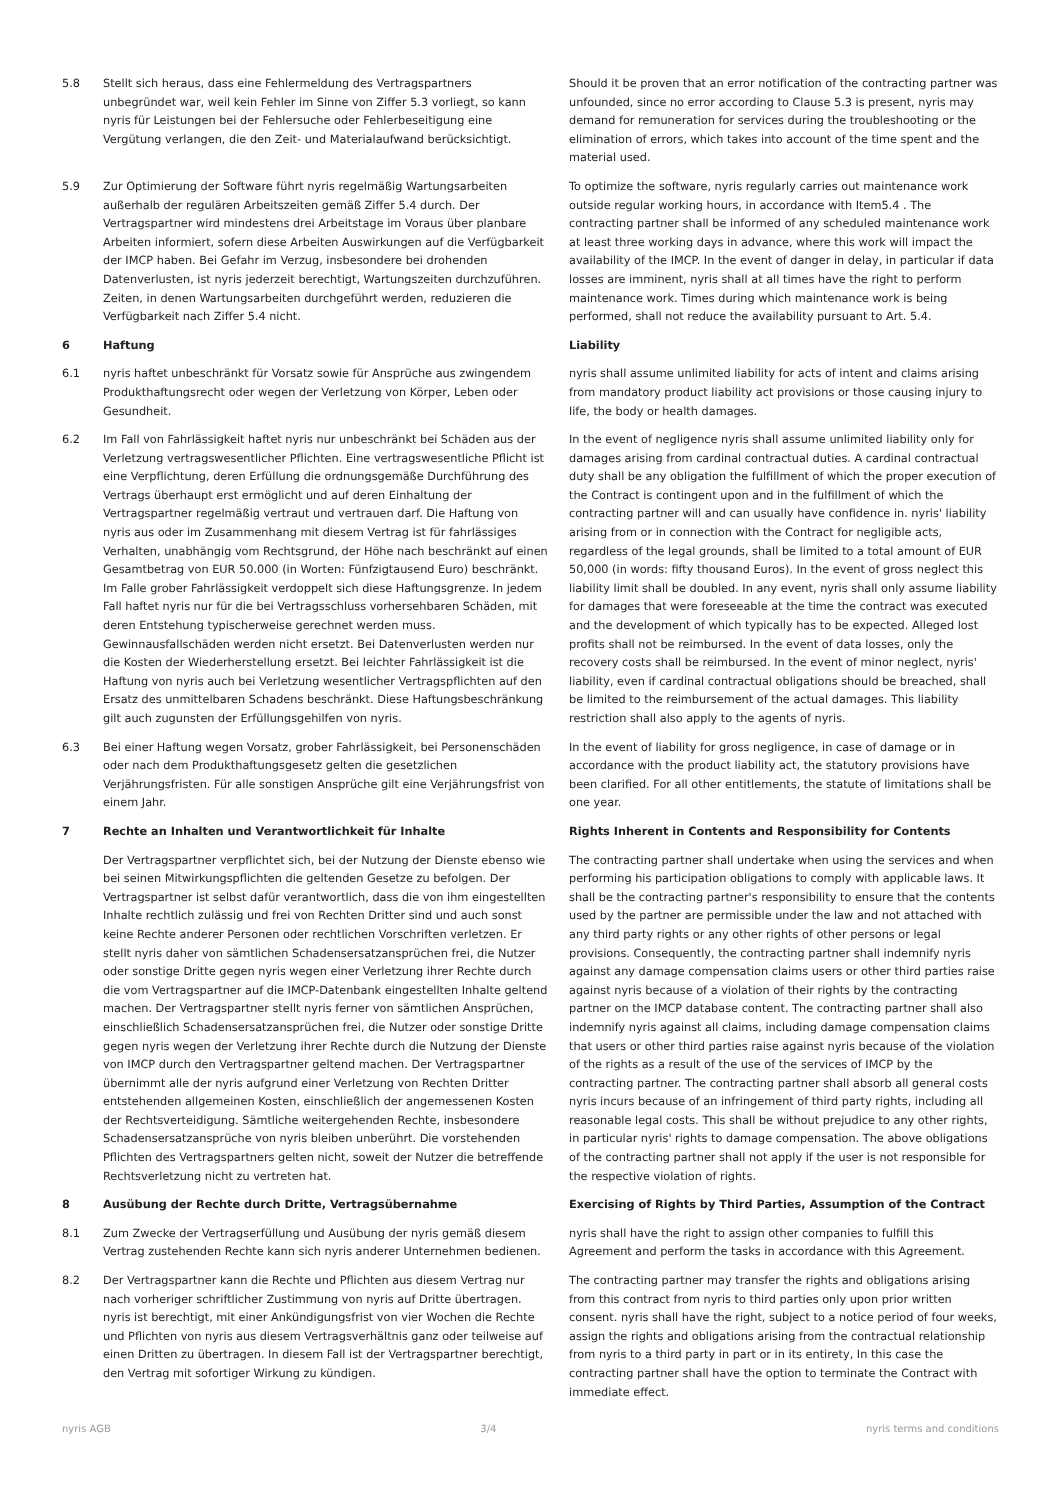5.8 Stellt sich heraus, dass eine Fehlermeldung des Vertragspartners unbegründet war, weil kein Fehler im Sinne von Ziffer 5.3 vorliegt, so kann nyris für Leistungen bei der Fehlersuche oder Fehlerbeseitigung eine Vergütung verlangen, die den Zeit- und Materialaufwand berücksichtigt.
Should it be proven that an error notification of the contracting partner was unfounded, since no error according to Clause 5.3 is present, nyris may demand for remuneration for services during the troubleshooting or the elimination of errors, which takes into account of the time spent and the material used.
5.9 Zur Optimierung der Software führt nyris regelmäßig Wartungsarbeiten außerhalb der regulären Arbeitszeiten gemäß Ziffer 5.4 durch. Der Vertragspartner wird mindestens drei Arbeitstage im Voraus über planbare Arbeiten informiert, sofern diese Arbeiten Auswirkungen auf die Verfügbarkeit der IMCP haben. Bei Gefahr im Verzug, insbesondere bei drohenden Datenverlusten, ist nyris jederzeit berechtigt, Wartungszeiten durchzuführen. Zeiten, in denen Wartungsarbeiten durchgeführt werden, reduzieren die Verfügbarkeit nach Ziffer 5.4 nicht.
To optimize the software, nyris regularly carries out maintenance work outside regular working hours, in accordance with Item5.4 . The contracting partner shall be informed of any scheduled maintenance work at least three working days in advance, where this work will impact the availability of the IMCP. In the event of danger in delay, in particular if data losses are imminent, nyris shall at all times have the right to perform maintenance work. Times during which maintenance work is being performed, shall not reduce the availability pursuant to Art. 5.4.
6 Haftung Liability
6.1 nyris haftet unbeschränkt für Vorsatz sowie für Ansprüche aus zwingendem Produkthaftungsrecht oder wegen der Verletzung von Körper, Leben oder Gesundheit.
nyris shall assume unlimited liability for acts of intent and claims arising from mandatory product liability act provisions or those causing injury to life, the body or health damages.
6.2 Im Fall von Fahrlässigkeit haftet nyris nur unbeschränkt bei Schäden aus der Verletzung vertragswesentlicher Pflichten. Eine vertragswesentliche Pflicht ist eine Verpflichtung, deren Erfüllung die ordnungsgemäße Durchführung des Vertrags überhaupt erst ermöglicht und auf deren Einhaltung der Vertragspartner regelmäßig vertraut und vertrauen darf. Die Haftung von nyris aus oder im Zusammenhang mit diesem Vertrag ist für fahrlässiges Verhalten, unabhängig vom Rechtsgrund, der Höhe nach beschränkt auf einen Gesamtbetrag von EUR 50.000 (in Worten: Fünfzigtausend Euro) beschränkt. Im Falle grober Fahrlässigkeit verdoppelt sich diese Haftungsgrenze. In jedem Fall haftet nyris nur für die bei Vertragsschluss vorhersehbaren Schäden, mit deren Entstehung typischerweise gerechnet werden muss. Gewinnausfallschäden werden nicht ersetzt. Bei Datenverlusten werden nur die Kosten der Wiederherstellung ersetzt. Bei leichter Fahrlässigkeit ist die Haftung von nyris auch bei Verletzung wesentlicher Vertragspflichten auf den Ersatz des unmittelbaren Schadens beschränkt. Diese Haftungsbeschränkung gilt auch zugunsten der Erfüllungsgehilfen von nyris.
In the event of negligence nyris shall assume unlimited liability only for damages arising from cardinal contractual duties. A cardinal contractual duty shall be any obligation the fulfillment of which the proper execution of the Contract is contingent upon and in the fulfillment of which the contracting partner will and can usually have confidence in. nyris' liability arising from or in connection with the Contract for negligible acts, regardless of the legal grounds, shall be limited to a total amount of EUR 50,000 (in words: fifty thousand Euros). In the event of gross neglect this liability limit shall be doubled. In any event, nyris shall only assume liability for damages that were foreseeable at the time the contract was executed and the development of which typically has to be expected. Alleged lost profits shall not be reimbursed. In the event of data losses, only the recovery costs shall be reimbursed. In the event of minor neglect, nyris' liability, even if cardinal contractual obligations should be breached, shall be limited to the reimbursement of the actual damages. This liability restriction shall also apply to the agents of nyris.
6.3 Bei einer Haftung wegen Vorsatz, grober Fahrlässigkeit, bei Personenschäden oder nach dem Produkthaftungsgesetz gelten die gesetzlichen Verjährungsfristen. Für alle sonstigen Ansprüche gilt eine Verjährungsfrist von einem Jahr.
In the event of liability for gross negligence, in case of damage or in accordance with the product liability act, the statutory provisions have been clarified. For all other entitlements, the statute of limitations shall be one year.
7 Rechte an Inhalten und Verantwortlichkeit für Inhalte Rights Inherent in Contents and Responsibility for Contents
Der Vertragspartner verpflichtet sich, bei der Nutzung der Dienste ebenso wie bei seinen Mitwirkungspflichten die geltenden Gesetze zu befolgen. Der Vertragspartner ist selbst dafür verantwortlich, dass die von ihm eingestellten Inhalte rechtlich zulässig und frei von Rechten Dritter sind und auch sonst keine Rechte anderer Personen oder rechtlichen Vorschriften verletzen. Er stellt nyris daher von sämtlichen Schadensersatzansprüchen frei, die Nutzer oder sonstige Dritte gegen nyris wegen einer Verletzung ihrer Rechte durch die vom Vertragspartner auf die IMCP-Datenbank eingestellten Inhalte geltend machen. Der Vertragspartner stellt nyris ferner von sämtlichen Ansprüchen, einschließlich Schadensersatzansprüchen frei, die Nutzer oder sonstige Dritte gegen nyris wegen der Verletzung ihrer Rechte durch die Nutzung der Dienste von IMCP durch den Vertragspartner geltend machen. Der Vertragspartner übernimmt alle der nyris aufgrund einer Verletzung von Rechten Dritter entstehenden allgemeinen Kosten, einschließlich der angemessenen Kosten der Rechtsverteidigung. Sämtliche weitergehenden Rechte, insbesondere Schadensersatzansprüche von nyris bleiben unberührt. Die vorstehenden Pflichten des Vertragspartners gelten nicht, soweit der Nutzer die betreffende Rechtsverletzung nicht zu vertreten hat.
The contracting partner shall undertake when using the services and when performing his participation obligations to comply with applicable laws. It shall be the contracting partner's responsibility to ensure that the contents used by the partner are permissible under the law and not attached with any third party rights or any other rights of other persons or legal provisions. Consequently, the contracting partner shall indemnify nyris against any damage compensation claims users or other third parties raise against nyris because of a violation of their rights by the contracting partner on the IMCP database content. The contracting partner shall also indemnify nyris against all claims, including damage compensation claims that users or other third parties raise against nyris because of the violation of the rights as a result of the use of the services of IMCP by the contracting partner. The contracting partner shall absorb all general costs nyris incurs because of an infringement of third party rights, including all reasonable legal costs. This shall be without prejudice to any other rights, in particular nyris' rights to damage compensation. The above obligations of the contracting partner shall not apply if the user is not responsible for the respective violation of rights.
8 Ausübung der Rechte durch Dritte, Vertragsübernahme Exercising of Rights by Third Parties, Assumption of the Contract
8.1 Zum Zwecke der Vertragserfüllung und Ausübung der nyris gemäß diesem Vertrag zustehenden Rechte kann sich nyris anderer Unternehmen bedienen.
nyris shall have the right to assign other companies to fulfill this Agreement and perform the tasks in accordance with this Agreement.
8.2 Der Vertragspartner kann die Rechte und Pflichten aus diesem Vertrag nur nach vorheriger schriftlicher Zustimmung von nyris auf Dritte übertragen. nyris ist berechtigt, mit einer Ankündigungsfrist von vier Wochen die Rechte und Pflichten von nyris aus diesem Vertragsverhältnis ganz oder teilweise auf einen Dritten zu übertragen. In diesem Fall ist der Vertragspartner berechtigt, den Vertrag mit sofortiger Wirkung zu kündigen.
The contracting partner may transfer the rights and obligations arising from this contract from nyris to third parties only upon prior written consent. nyris shall have the right, subject to a notice period of four weeks, assign the rights and obligations arising from the contractual relationship from nyris to a third party in part or in its entirety, In this case the contracting partner shall have the option to terminate the Contract with immediate effect.
nyris AGB 3/4 nyris terms and conditions